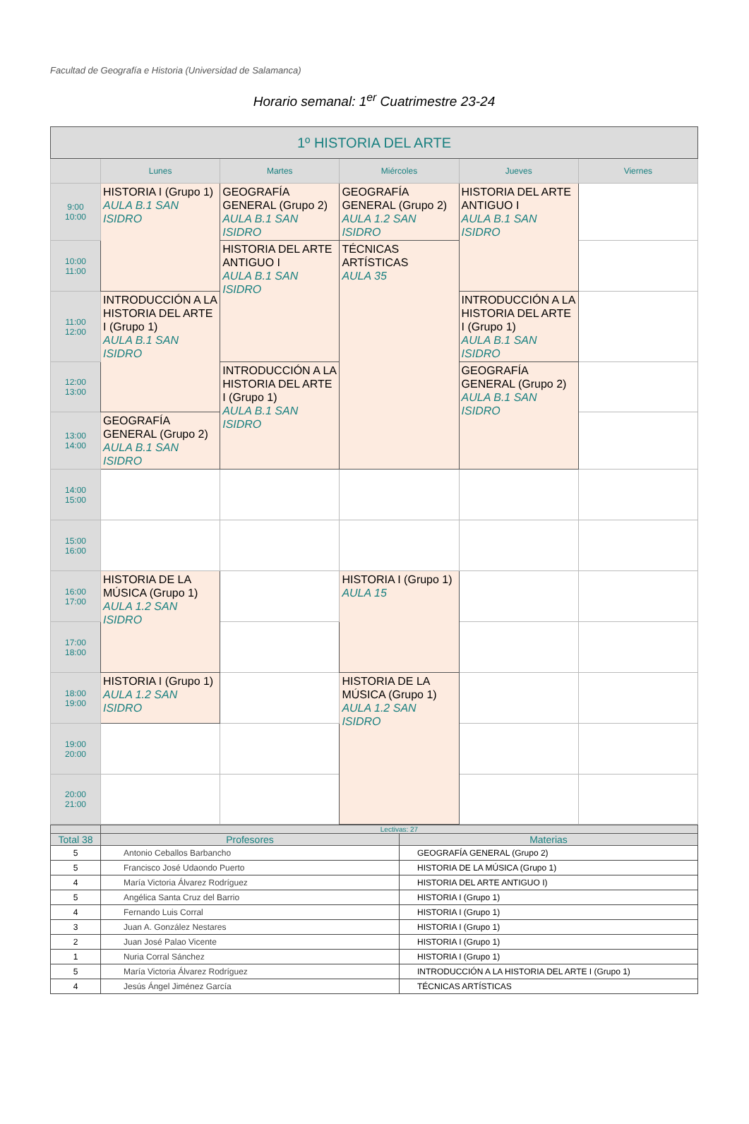Facultad de Geografía e Historia (Universidad de Salamanca)
Horario semanal: 1<sup>er</sup> Cuatrimestre 23-24
| 1º HISTORIA DEL ARTE | | | | | |
| --- | --- | --- | --- | --- | --- |
| | Lunes | Martes | Miércoles | Jueves | Viernes |
| 9:00 10:00 | HISTORIA I (Grupo 1) AULA B.1 SAN ISIDRO | GEOGRAFÍA GENERAL (Grupo 2) AULA B.1 SAN ISIDRO | GEOGRAFÍA GENERAL (Grupo 2) AULA 1.2 SAN ISIDRO | HISTORIA DEL ARTE ANTIGUO I AULA B.1 SAN ISIDRO | |
| 10:00 11:00 | | HISTORIA DEL ARTE ANTIGUO I AULA B.1 SAN ISIDRO | TÉCNICAS ARTÍSTICAS AULA 35 | | |
| 11:00 12:00 | INTRODUCCIÓN A LA HISTORIA DEL ARTE I (Grupo 1) AULA B.1 SAN ISIDRO | | | INTRODUCCIÓN A LA HISTORIA DEL ARTE I (Grupo 1) AULA B.1 SAN ISIDRO | |
| 12:00 13:00 | | INTRODUCCIÓN A LA HISTORIA DEL ARTE I (Grupo 1) AULA B.1 SAN ISIDRO | | GEOGRAFÍA GENERAL (Grupo 2) AULA B.1 SAN ISIDRO | |
| 13:00 14:00 | GEOGRAFÍA GENERAL (Grupo 2) AULA B.1 SAN ISIDRO | | | | |
| 14:00 15:00 | | | | | |
| 15:00 16:00 | | | | | |
| 16:00 17:00 | HISTORIA DE LA MÚSICA (Grupo 1) AULA 1.2 SAN ISIDRO | | HISTORIA I (Grupo 1) AULA 15 | | |
| 17:00 18:00 | | | | | |
| 18:00 19:00 | HISTORIA I (Grupo 1) AULA 1.2 SAN ISIDRO | | HISTORIA DE LA MÚSICA (Grupo 1) AULA 1.2 SAN ISIDRO | | |
| 19:00 20:00 | | | | | |
| 20:00 21:00 | | | | | |
| | Lectivas: 27 | |
| Total 38 | Profesores | Materias |
| 5 | Antonio Ceballos Barbancho | GEOGRAFÍA GENERAL (Grupo 2) |
| 5 | Francisco José Udaondo Puerto | HISTORIA DE LA MÚSICA (Grupo 1) |
| 4 | María Victoria Álvarez Rodríguez | HISTORIA DEL ARTE ANTIGUO I) |
| 5 | Angélica Santa Cruz del Barrio | HISTORIA I (Grupo 1) |
| 4 | Fernando Luis Corral | HISTORIA I (Grupo 1) |
| 3 | Juan A. González Nestares | HISTORIA I (Grupo 1) |
| 2 | Juan José Palao Vicente | HISTORIA I (Grupo 1) |
| 1 | Nuria Corral Sánchez | HISTORIA I (Grupo 1) |
| 5 | María Victoria Álvarez Rodríguez | INTRODUCCIÓN A LA HISTORIA DEL ARTE I (Grupo 1) |
| 4 | Jesús Ángel Jiménez García | TÉCNICAS ARTÍSTICAS |